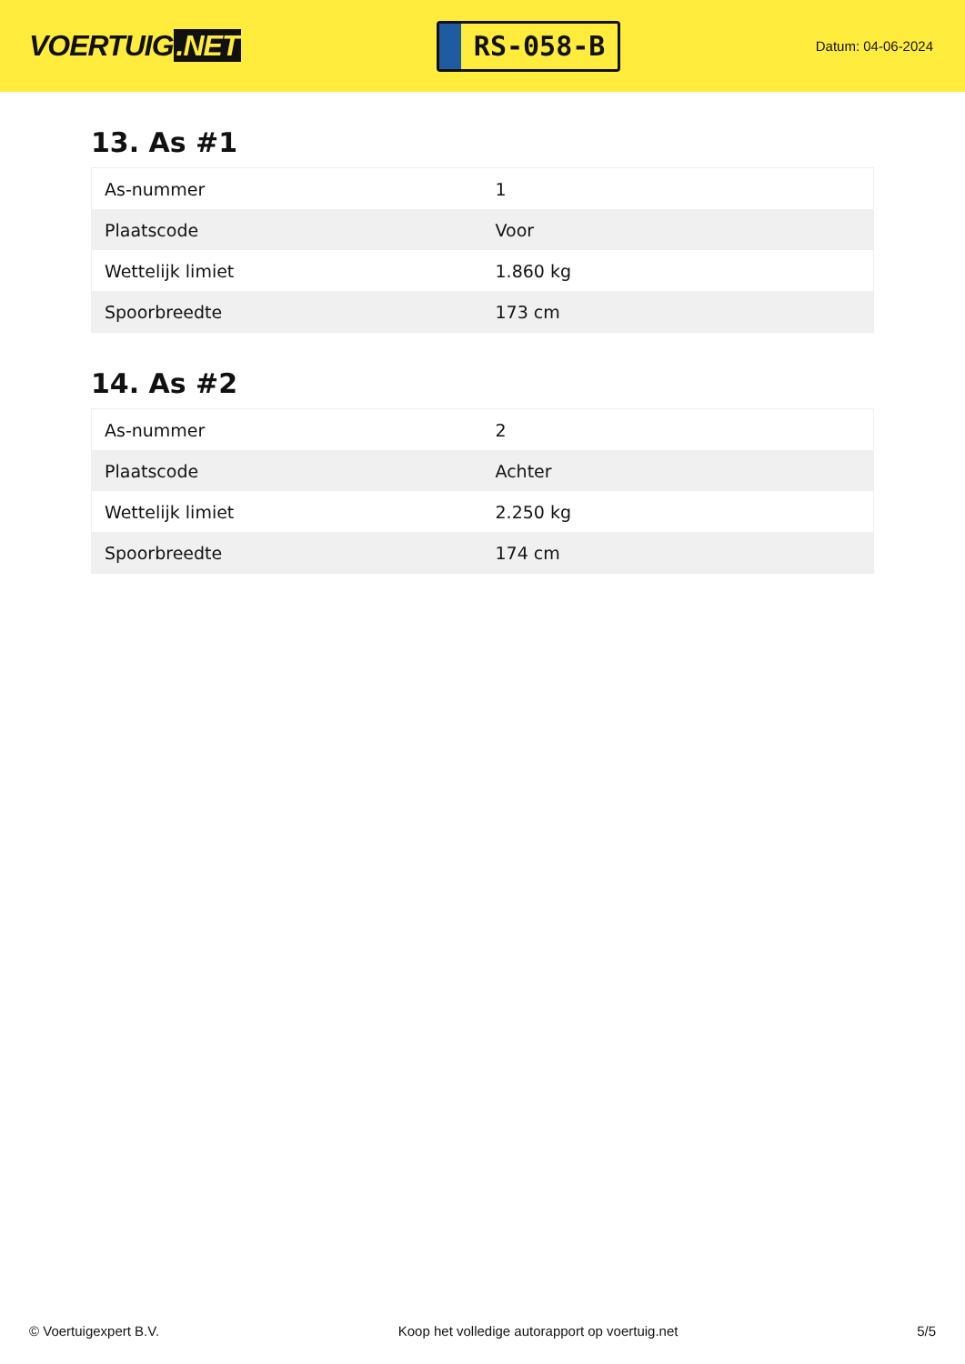VOERTUIG.NET
RS-058-B
Datum: 04-06-2024
13. As #1
| As-nummer | 1 |
| Plaatscode | Voor |
| Wettelijk limiet | 1.860 kg |
| Spoorbreedte | 173 cm |
14. As #2
| As-nummer | 2 |
| Plaatscode | Achter |
| Wettelijk limiet | 2.250 kg |
| Spoorbreedte | 174 cm |
© Voertuigexpert B.V. Koop het volledige autorapport op voertuig.net 5/5